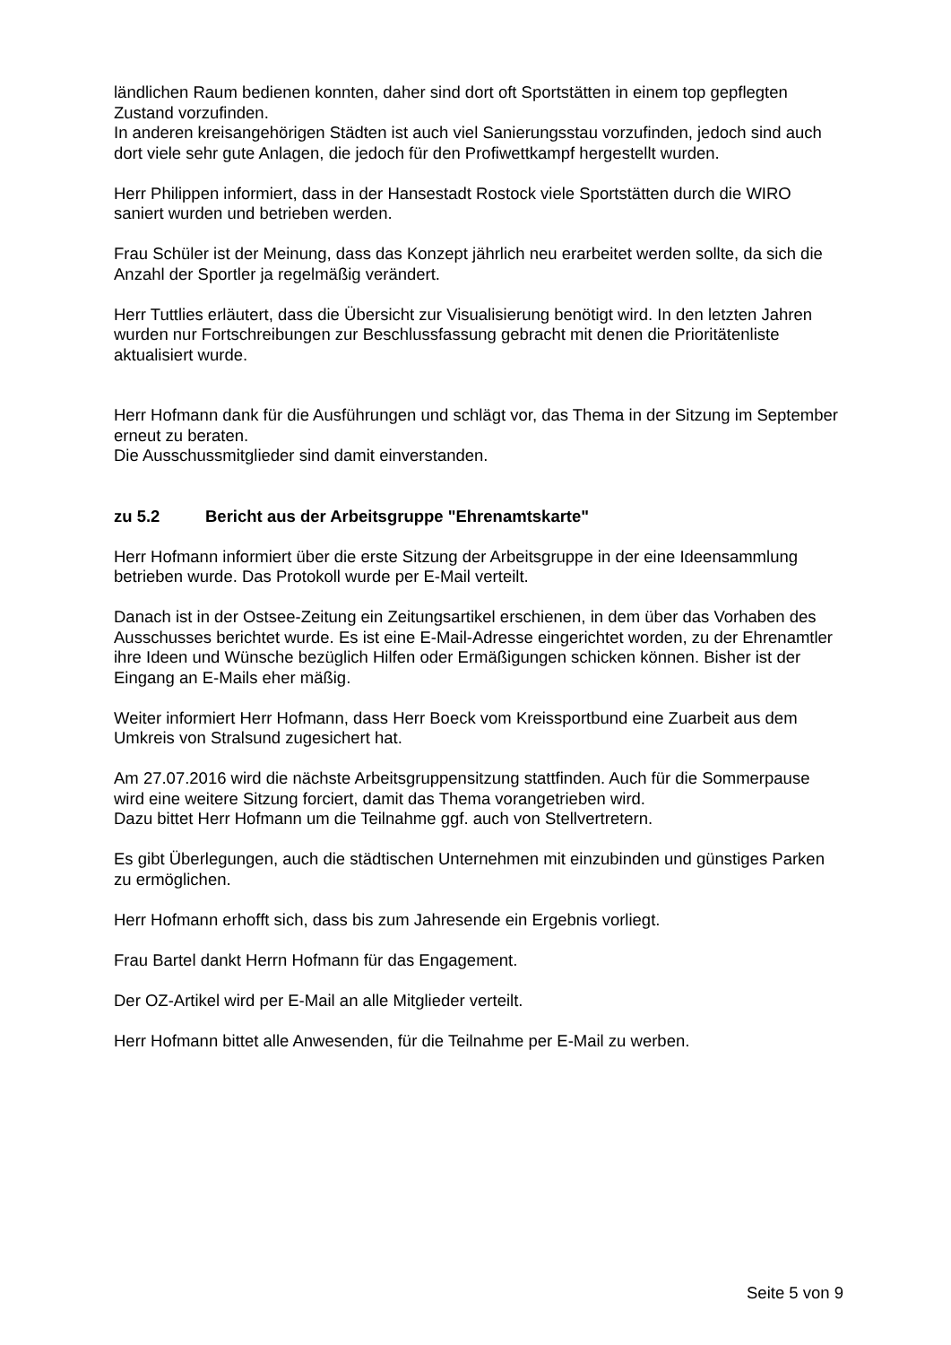ländlichen Raum bedienen konnten, daher sind dort oft Sportstätten in einem top gepflegten Zustand vorzufinden.
In anderen kreisangehörigen Städten ist auch viel Sanierungsstau vorzufinden, jedoch sind auch dort viele sehr gute Anlagen, die jedoch für den Profiwettkampf hergestellt wurden.
Herr Philippen informiert, dass in der Hansestadt Rostock viele Sportstätten durch die WIRO saniert wurden und betrieben werden.
Frau Schüler ist der Meinung, dass das Konzept jährlich neu erarbeitet werden sollte, da sich die Anzahl der Sportler ja regelmäßig verändert.
Herr Tuttlies erläutert, dass die Übersicht zur Visualisierung benötigt wird. In den letzten Jahren wurden nur Fortschreibungen zur Beschlussfassung gebracht mit denen die Prioritätenliste aktualisiert wurde.
Herr Hofmann dank für die Ausführungen und schlägt vor, das Thema in der Sitzung im September erneut zu beraten.
Die Ausschussmitglieder sind damit einverstanden.
zu 5.2 Bericht aus der Arbeitsgruppe "Ehrenamtskarte"
Herr Hofmann informiert über die erste Sitzung der Arbeitsgruppe in der eine Ideensammlung betrieben wurde. Das Protokoll wurde per E-Mail verteilt.
Danach ist in der Ostsee-Zeitung ein Zeitungsartikel erschienen, in dem über das Vorhaben des Ausschusses berichtet wurde. Es ist eine E-Mail-Adresse eingerichtet worden, zu der Ehrenamtler ihre Ideen und Wünsche bezüglich Hilfen oder Ermäßigungen schicken können. Bisher ist der Eingang an E-Mails eher mäßig.
Weiter informiert Herr Hofmann, dass Herr Boeck vom Kreissportbund eine Zuarbeit aus dem Umkreis von Stralsund zugesichert hat.
Am 27.07.2016 wird die nächste Arbeitsgruppensitzung stattfinden. Auch für die Sommerpause wird eine weitere Sitzung forciert, damit das Thema vorangetrieben wird.
Dazu bittet Herr Hofmann um die Teilnahme ggf. auch von Stellvertretern.
Es gibt Überlegungen, auch die städtischen Unternehmen mit einzubinden und günstiges Parken zu ermöglichen.
Herr Hofmann erhofft sich, dass bis zum Jahresende ein Ergebnis vorliegt.
Frau Bartel dankt Herrn Hofmann für das Engagement.
Der OZ-Artikel wird per E-Mail an alle Mitglieder verteilt.
Herr Hofmann bittet alle Anwesenden, für die Teilnahme per E-Mail zu werben.
Seite 5 von 9